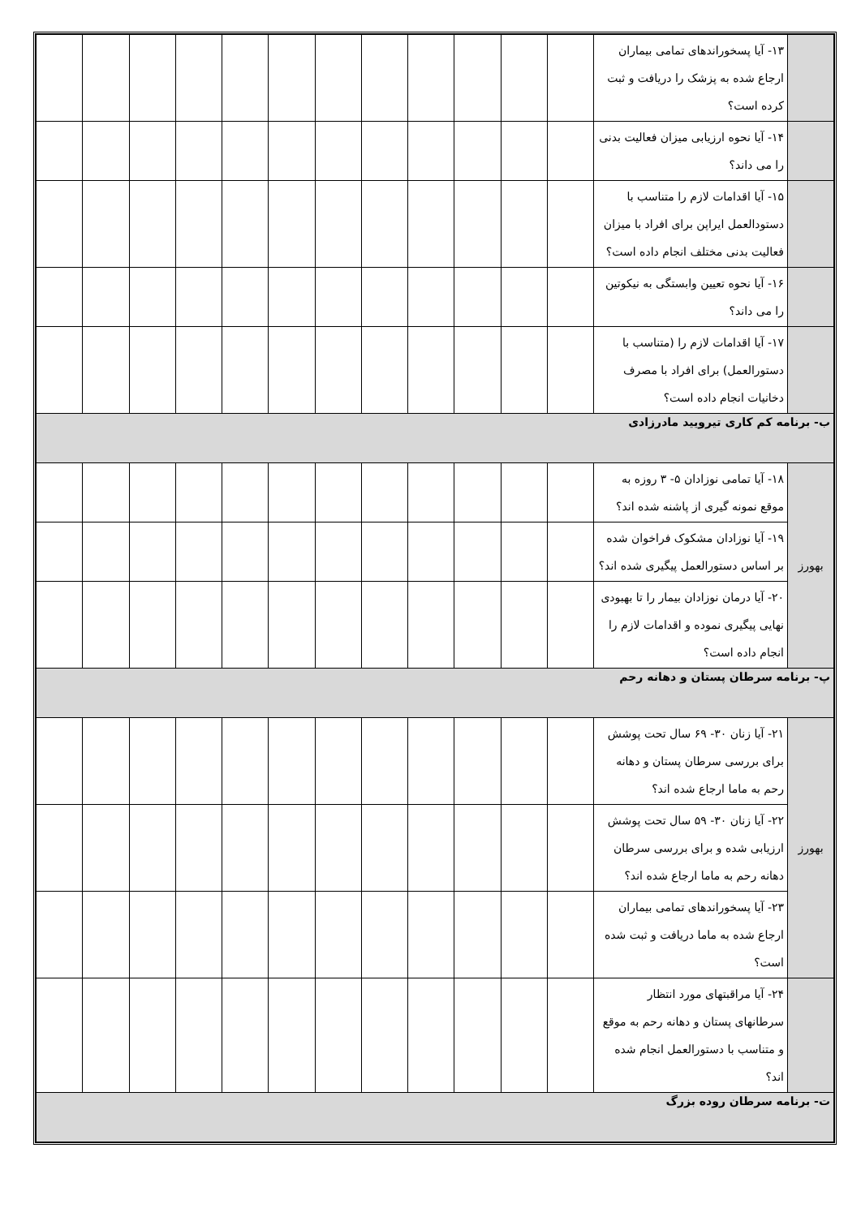| | ۱۳- آیا پسخوراندهای تمامی بیماران ارجاع شده به پزشک را دریافت و ثبت کرده است؟ | | | | | | | | | | | | |
| | ۱۴- آیا نحوه ارزیابی میزان فعالیت بدنی را می داند؟ | | | | | | | | | | | | |
| | ۱۵- آیا اقدامات لازم را متناسب با دستودالعمل ایراپن برای افراد با میزان فعالیت بدنی مختلف انجام داده است؟ | | | | | | | | | | | | |
| | ۱۶- آیا نحوه تعیین وابستگی به نیکوتین را می داند؟ | | | | | | | | | | | | |
| | ۱۷- آیا اقدامات لازم را (متناسب با دستورالعمل) برای افراد با مصرف دخانیات انجام داده است؟ | | | | | | | | | | | | |
| ب- برنامه کم کاری تیرویید مادرزادی | | | | | | | | | | | | | |
| بهورز | ۱۸- آیا تمامی نوزادان ۵- ۳ روزه به موقع نمونه گیری از پاشنه شده اند؟ | | | | | | | | | | | | |
| | ۱۹- آیا نوزادان مشکوک فراخوان شده بر اساس دستورالعمل پیگیری شده اند؟ | | | | | | | | | | | | |
| | ۲۰- آیا درمان نوزادان بیمار را تا بهبودی نهایی پیگیری نموده و اقدامات لازم را انجام داده است؟ | | | | | | | | | | | | |
| پ- برنامه سرطان پستان و دهانه رحم | | | | | | | | | | | | | |
| بهورز | ۲۱- آیا زنان ۳۰- ۶۹ سال تحت پوشش برای بررسی سرطان پستان و دهانه رحم به ماما ارجاع شده اند؟ | | | | | | | | | | | | |
| | ۲۲- آیا زنان ۳۰- ۵۹ سال تحت پوشش ارزیابی شده و برای بررسی سرطان دهانه رحم به ماما ارجاع شده اند؟ | | | | | | | | | | | | |
| | ۲۳- آیا پسخوراندهای تمامی بیماران ارجاع شده به ماما دریافت و ثبت شده است؟ | | | | | | | | | | | | |
| | ۲۴- آیا مراقبتهای مورد انتظار سرطانهای پستان و دهانه رحم به موقع و متناسب با دستورالعمل انجام شده اند؟ | | | | | | | | | | | | |
| ت- برنامه سرطان روده بزرگ | | | | | | | | | | | | | |